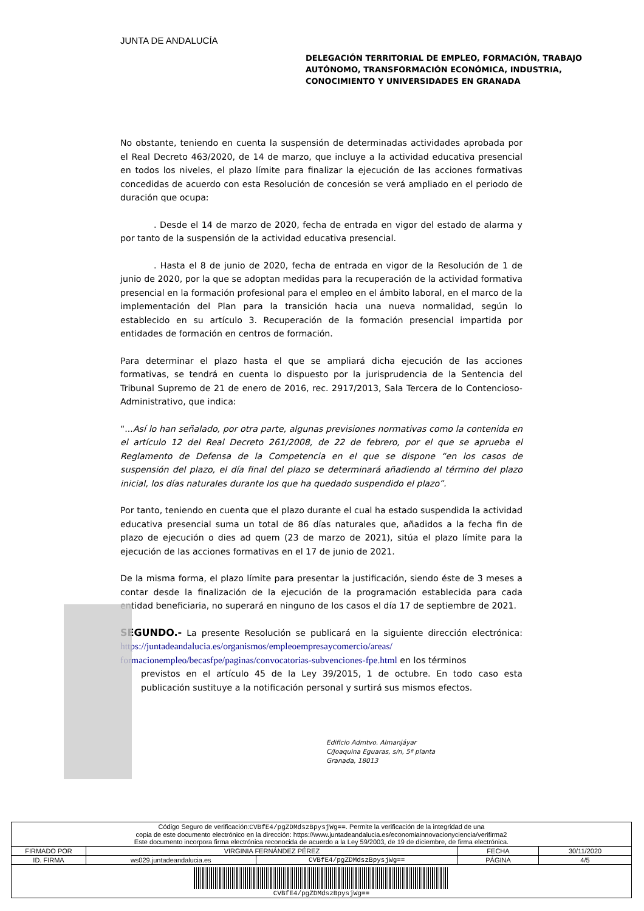JUNTA DE ANDALUCÍA
DELEGACIÓN TERRITORIAL DE EMPLEO, FORMACIÓN, TRABAJO
AUTÓNOMO, TRANSFORMACIÓN ECONÓMICA, INDUSTRIA,
CONOCIMIENTO Y UNIVERSIDADES EN GRANADA
No obstante, teniendo en cuenta la suspensión de determinadas actividades aprobada por el Real Decreto 463/2020, de 14 de marzo, que incluye a la actividad educativa presencial en todos los niveles, el plazo límite para finalizar la ejecución de las acciones formativas concedidas de acuerdo con esta Resolución de concesión se verá ampliado en el periodo de duración que ocupa:
. Desde el 14 de marzo de 2020, fecha de entrada en vigor del estado de alarma y por tanto de la suspensión de la actividad educativa presencial.
. Hasta el 8 de junio de 2020, fecha de entrada en vigor de la Resolución de 1 de junio de 2020, por la que se adoptan medidas para la recuperación de la actividad formativa presencial en la formación profesional para el empleo en el ámbito laboral, en el marco de la implementación del Plan para la transición hacia una nueva normalidad, según lo establecido en su artículo 3. Recuperación de la formación presencial impartida por entidades de formación en centros de formación.
Para determinar el plazo hasta el que se ampliará dicha ejecución de las acciones formativas, se tendrá en cuenta lo dispuesto por la jurisprudencia de la Sentencia del Tribunal Supremo de 21 de enero de 2016, rec. 2917/2013, Sala Tercera de lo Contencioso-Administrativo, que indica:
“...Así lo han señalado, por otra parte, algunas previsiones normativas como la contenida en el artículo 12 del Real Decreto 261/2008, de 22 de febrero, por el que se aprueba el Reglamento de Defensa de la Competencia en el que se dispone “en los casos de suspensión del plazo, el día final del plazo se determinará añadiendo al término del plazo inicial, los días naturales durante los que ha quedado suspendido el plazo”.
Por tanto, teniendo en cuenta que el plazo durante el cual ha estado suspendida la actividad educativa presencial suma un total de 86 días naturales que, añadidos a la fecha fin de plazo de ejecución o dies ad quem (23 de marzo de 2021), sitúa el plazo límite para la ejecución de las acciones formativas en el 17 de junio de 2021.
De la misma forma, el plazo límite para presentar la justificación, siendo éste de 3 meses a contar desde la finalización de la ejecución de la programación establecida para cada entidad beneficiaria, no superará en ninguno de los casos el día 17 de septiembre de 2021.
SEGUNDO.- La presente Resolución se publicará en la siguiente dirección electrónica: https://juntadeandalucia.es/organismos/empleoempresaycomercio/areas/ formacionempleo/becasfpe/paginas/convocatorias-subvenciones-fpe.html en los términos
previstos en el artículo 45 de la Ley 39/2015, 1 de octubre. En todo caso esta publicación sustituye a la notificación personal y surtirá sus mismos efectos.
Edificio Admtvo. Almanjáyar
C/Joaquina Eguaras, s/n, 5ª planta
Granada, 18013
| Código Seguro de verificación: CVBfE4/pgZDMdszBpysjWg== . Permite la verificación de la integridad de una copia de este documento electrónico en la dirección: https://www.juntadeandalucia.es/economiainnovacionyciencia/verifirma2 Este documento incorpora firma electrónica reconocida de acuerdo a la Ley 59/2003, de 19 de diciembre, de firma electrónica. | | | | |
| FIRMADO POR | VIRGINIA FERNÁNDEZ PÉREZ | | FECHA | 30/11/2020 |
| ID. FIRMA | ws029.juntadeandalucia.es | CVBfE4/pgZDMdszBpysjWg== | PÁGINA | 4/5 |
| CVBfE4/pgZDMdszBpysjWg== | | | | |